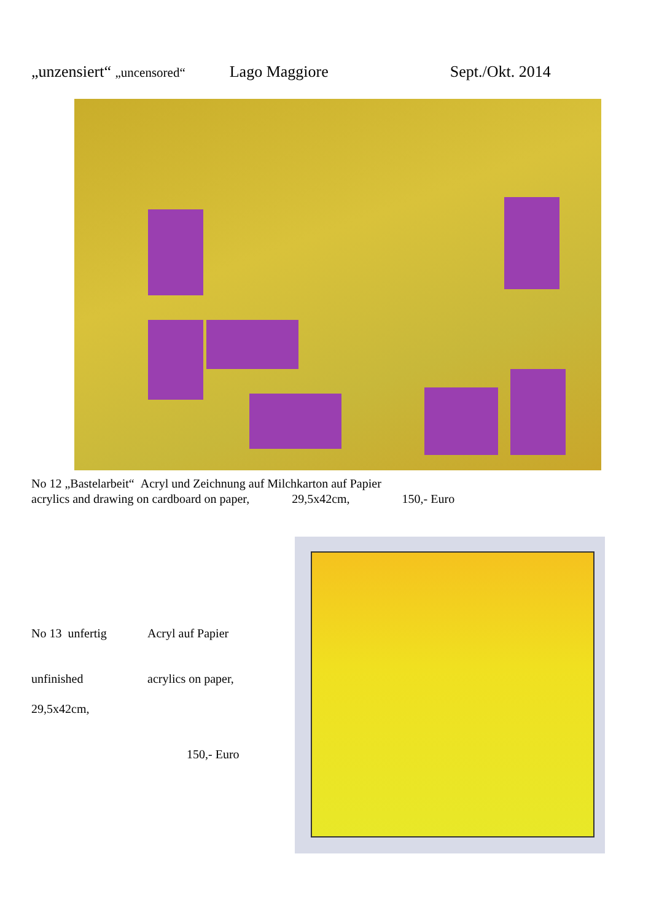„unzensiert“ „uncensored“Lago Maggiore Sept./Okt. 2014
No 12 „Bastelarbeit“ Acryl und Zeichnung auf Milchkarton auf Papier
acrylics and drawing on cardboard on paper, 29,5x42cm, 150,- Euro
No 13 unfertig Acryl auf Papier
unfinished acrylics on paper,
29,5x42cm,
150,- Euro